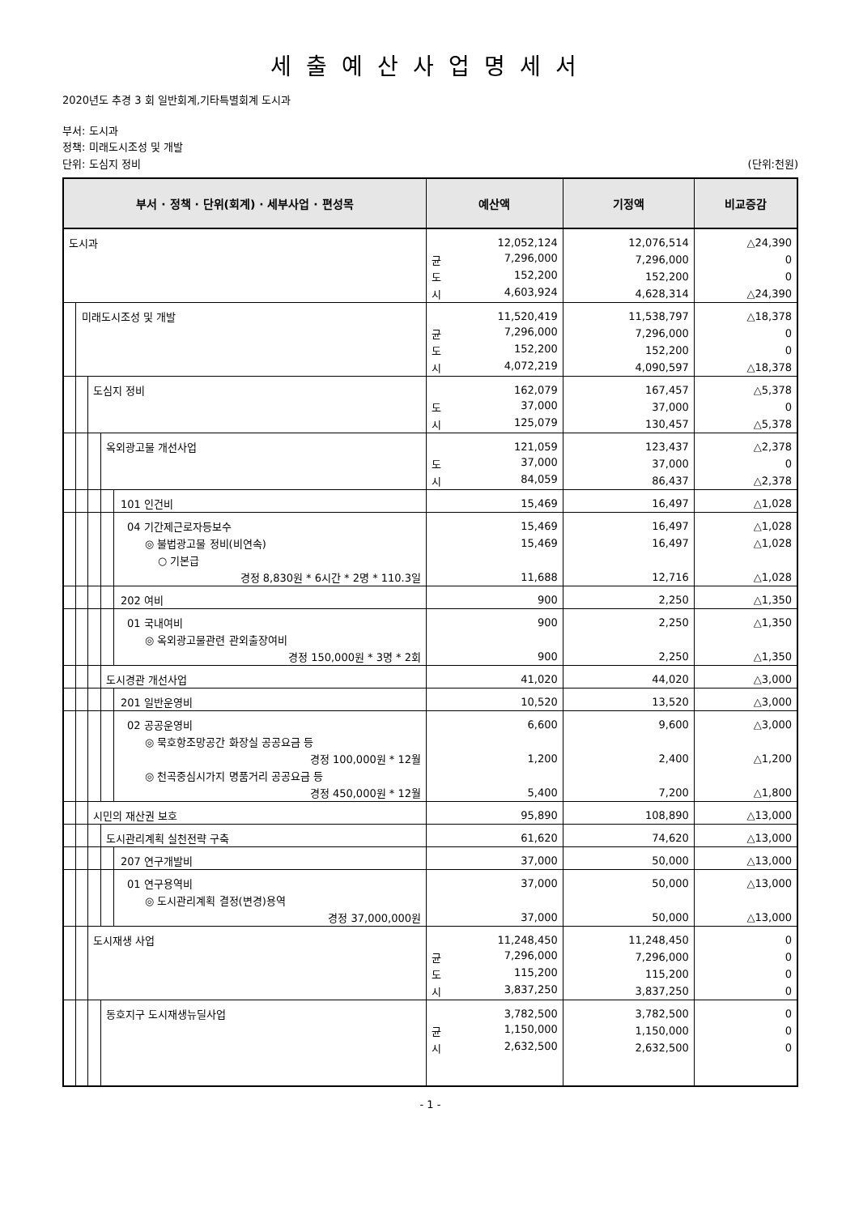세출예산사업명세서
2020년도 추경 3 회 일반회계,기타특별회계 도시과
부서: 도시과
정책: 미래도시조성 및 개발
단위: 도심지 정비 (단위:천원)
| 부서 · 정책 · 단위(회계) · 세부사업 · 편성목 | 예산액 | 기정액 | 비교증감 |
| --- | --- | --- | --- |
| 도시과 | 12,052,124 | 12,076,514 | △24,390 |
| | 균 7,296,000 | 7,296,000 | 0 |
| | 도 152,200 | 152,200 | 0 |
| | 시 4,603,924 | 4,628,314 | △24,390 |
| 미래도시조성 및 개발 | 11,520,419 | 11,538,797 | △18,378 |
| | 균 7,296,000 | 7,296,000 | 0 |
| | 도 152,200 | 152,200 | 0 |
| | 시 4,072,219 | 4,090,597 | △18,378 |
| 도심지 정비 | 162,079 | 167,457 | △5,378 |
| | 도 37,000 | 37,000 | 0 |
| | 시 125,079 | 130,457 | △5,378 |
| 옥외광고물 개선사업 | 121,059 | 123,437 | △2,378 |
| | 도 37,000 | 37,000 | 0 |
| | 시 84,059 | 86,437 | △2,378 |
| 101 인건비 | 15,469 | 16,497 | △1,028 |
| 04 기간제근로자등보수 | 15,469 | 16,497 | △1,028 |
| ◎ 불법광고물 정비(비연속) | 15,469 | 16,497 | △1,028 |
| ○ 기본급 | | | |
| 경정 8,830원 * 6시간 * 2명 * 110.3일 | 11,688 | 12,716 | △1,028 |
| 202 여비 | 900 | 2,250 | △1,350 |
| 01 국내여비 | 900 | 2,250 | △1,350 |
| ◎ 옥외광고물관련 관외출장여비 | | | |
| 경정 150,000원 * 3명 * 2회 | 900 | 2,250 | △1,350 |
| 도시경관 개선사업 | 41,020 | 44,020 | △3,000 |
| 201 일반운영비 | 10,520 | 13,520 | △3,000 |
| 02 공공운영비 | 6,600 | 9,600 | △3,000 |
| ◎ 묵호항조망공간 화장실 공공요금 등 | | | |
| 경정 100,000원 * 12월 | 1,200 | 2,400 | △1,200 |
| ◎ 천곡중심시가지 명품거리 공공요금 등 | | | |
| 경정 450,000원 * 12월 | 5,400 | 7,200 | △1,800 |
| 시민의 재산권 보호 | 95,890 | 108,890 | △13,000 |
| 도시관리계획 실천전략 구축 | 61,620 | 74,620 | △13,000 |
| 207 연구개발비 | 37,000 | 50,000 | △13,000 |
| 01 연구용역비 | 37,000 | 50,000 | △13,000 |
| ◎ 도시관리계획 결정(변경)용역 | | | |
| 경정 37,000,000원 | 37,000 | 50,000 | △13,000 |
| 도시재생 사업 | 11,248,450 | 11,248,450 | 0 |
| | 균 7,296,000 | 7,296,000 | 0 |
| | 도 115,200 | 115,200 | 0 |
| | 시 3,837,250 | 3,837,250 | 0 |
| 동호지구 도시재생뉴딜사업 | 3,782,500 | 3,782,500 | 0 |
| | 균 1,150,000 | 1,150,000 | 0 |
| | 시 2,632,500 | 2,632,500 | 0 |
- 1 -